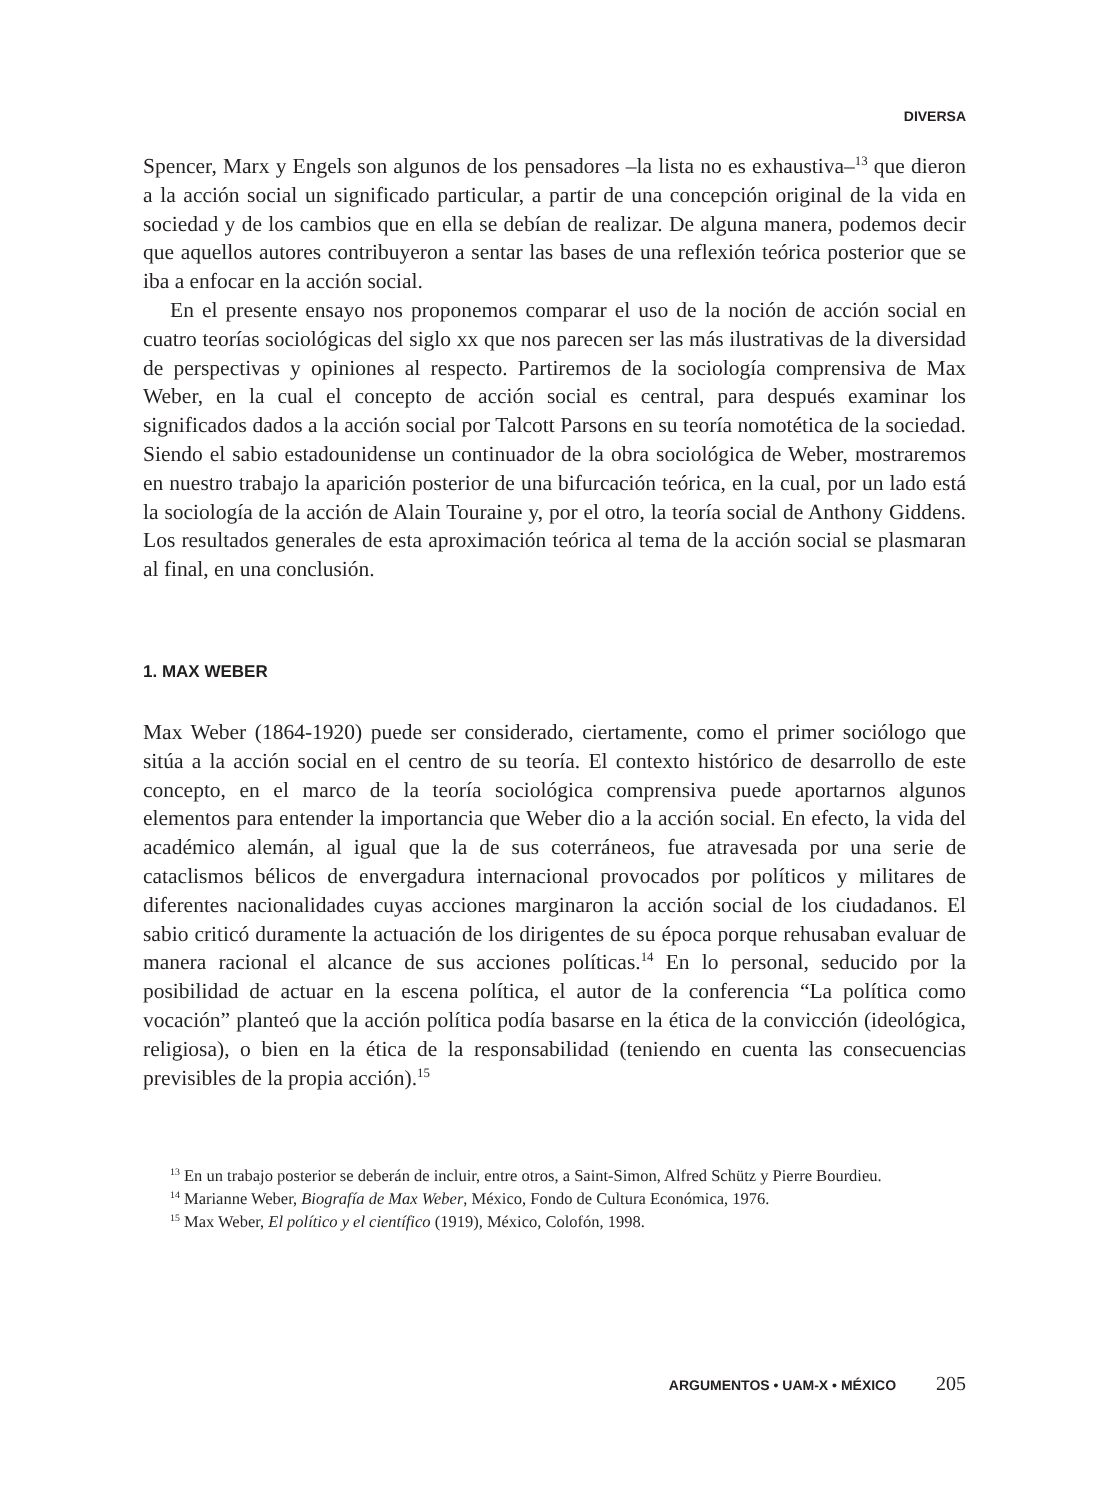DIVERSA
Spencer, Marx y Engels son algunos de los pensadores –la lista no es exhaustiva–<sup>13</sup> que dieron a la acción social un significado particular, a partir de una concepción original de la vida en sociedad y de los cambios que en ella se debían de realizar. De alguna manera, podemos decir que aquellos autores contribuyeron a sentar las bases de una reflexión teórica posterior que se iba a enfocar en la acción social.
En el presente ensayo nos proponemos comparar el uso de la noción de acción social en cuatro teorías sociológicas del siglo xx que nos parecen ser las más ilustrativas de la diversidad de perspectivas y opiniones al respecto. Partiremos de la sociología comprensiva de Max Weber, en la cual el concepto de acción social es central, para después examinar los significados dados a la acción social por Talcott Parsons en su teoría nomotética de la sociedad. Siendo el sabio estadounidense un continuador de la obra sociológica de Weber, mostraremos en nuestro trabajo la aparición posterior de una bifurcación teórica, en la cual, por un lado está la sociología de la acción de Alain Touraine y, por el otro, la teoría social de Anthony Giddens. Los resultados generales de esta aproximación teórica al tema de la acción social se plasmaran al final, en una conclusión.
1. MAX WEBER
Max Weber (1864-1920) puede ser considerado, ciertamente, como el primer sociólogo que sitúa a la acción social en el centro de su teoría. El contexto histórico de desarrollo de este concepto, en el marco de la teoría sociológica comprensiva puede aportarnos algunos elementos para entender la importancia que Weber dio a la acción social. En efecto, la vida del académico alemán, al igual que la de sus coterráneos, fue atravesada por una serie de cataclismos bélicos de envergadura internacional provocados por políticos y militares de diferentes nacionalidades cuyas acciones marginaron la acción social de los ciudadanos. El sabio criticó duramente la actuación de los dirigentes de su época porque rehusaban evaluar de manera racional el alcance de sus acciones políticas.<sup>14</sup> En lo personal, seducido por la posibilidad de actuar en la escena política, el autor de la conferencia “La política como vocación” planteó que la acción política podía basarse en la ética de la convicción (ideológica, religiosa), o bien en la ética de la responsabilidad (teniendo en cuenta las consecuencias previsibles de la propia acción).<sup>15</sup>
<sup>13</sup> En un trabajo posterior se deberán de incluir, entre otros, a Saint-Simon, Alfred Schütz y Pierre Bourdieu.
<sup>14</sup> Marianne Weber, Biografía de Max Weber, México, Fondo de Cultura Económica, 1976.
<sup>15</sup> Max Weber, El político y el científico (1919), México, Colofón, 1998.
ARGUMENTOS • UAM-X • MÉXICO 205